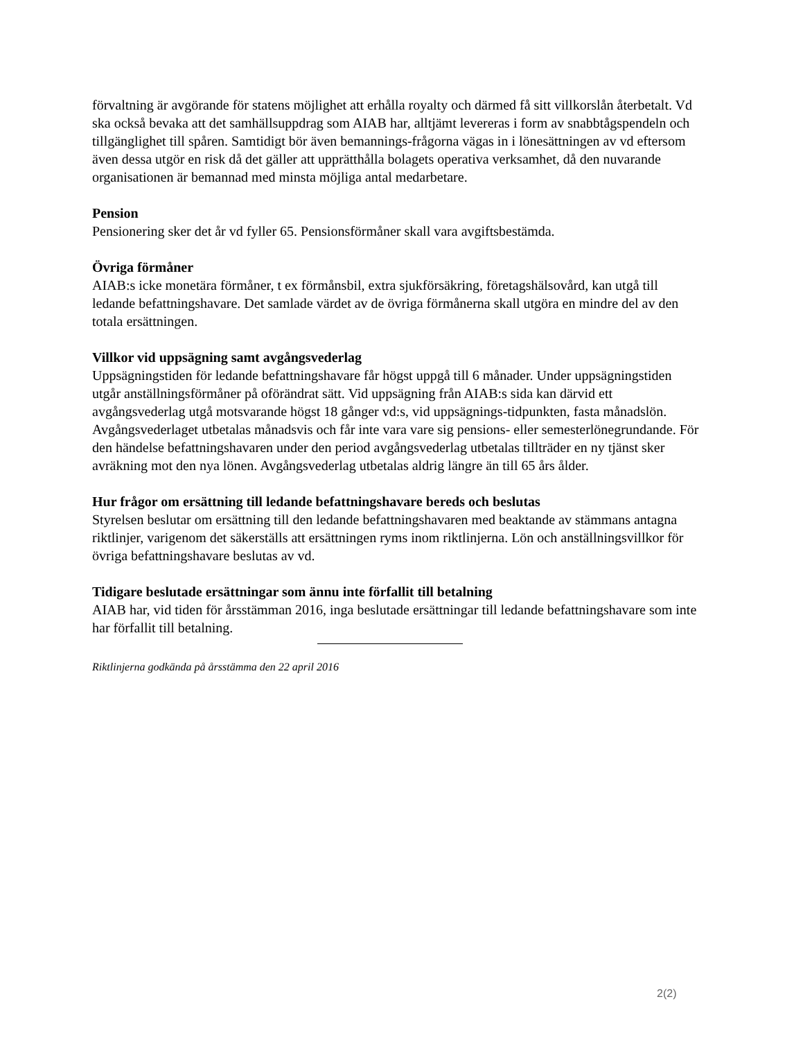förvaltning är avgörande för statens möjlighet att erhålla royalty och därmed få sitt villkorslån återbetalt. Vd ska också bevaka att det samhällsuppdrag som AIAB har, alltjämt levereras i form av snabbtågspendeln och tillgänglighet till spåren. Samtidigt bör även bemannings-frågorna vägas in i lönesättningen av vd eftersom även dessa utgör en risk då det gäller att upprätthålla bolagets operativa verksamhet, då den nuvarande organisationen är bemannad med minsta möjliga antal medarbetare.
Pension
Pensionering sker det år vd fyller 65. Pensionsförmåner skall vara avgiftsbestämda.
Övriga förmåner
AIAB:s icke monetära förmåner, t ex förmånsbil, extra sjukförsäkring, företagshälsovård, kan utgå till ledande befattningshavare. Det samlade värdet av de övriga förmånerna skall utgöra en mindre del av den totala ersättningen.
Villkor vid uppsägning samt avgångsvederlag
Uppsägningstiden för ledande befattningshavare får högst uppgå till 6 månader. Under uppsägningstiden utgår anställningsförmåner på oförändrat sätt. Vid uppsägning från AIAB:s sida kan därvid ett avgångsvederlag utgå motsvarande högst 18 gånger vd:s, vid uppsägnings-tidpunkten, fasta månadslön. Avgångsvederlaget utbetalas månadsvis och får inte vara vare sig pensions- eller semesterlönegrundande. För den händelse befattningshavaren under den period avgångsvederlag utbetalas tillträder en ny tjänst sker avräkning mot den nya lönen. Avgångsvederlag utbetalas aldrig längre än till 65 års ålder.
Hur frågor om ersättning till ledande befattningshavare bereds och beslutas
Styrelsen beslutar om ersättning till den ledande befattningshavaren med beaktande av stämmans antagna riktlinjer, varigenom det säkerställs att ersättningen ryms inom riktlinjerna. Lön och anställningsvillkor för övriga befattningshavare beslutas av vd.
Tidigare beslutade ersättningar som ännu inte förfallit till betalning
AIAB har, vid tiden för årsstämman 2016, inga beslutade ersättningar till ledande befattningshavare som inte har förfallit till betalning.
Riktlinjerna godkända på årsstämma den 22 april 2016
2(2)